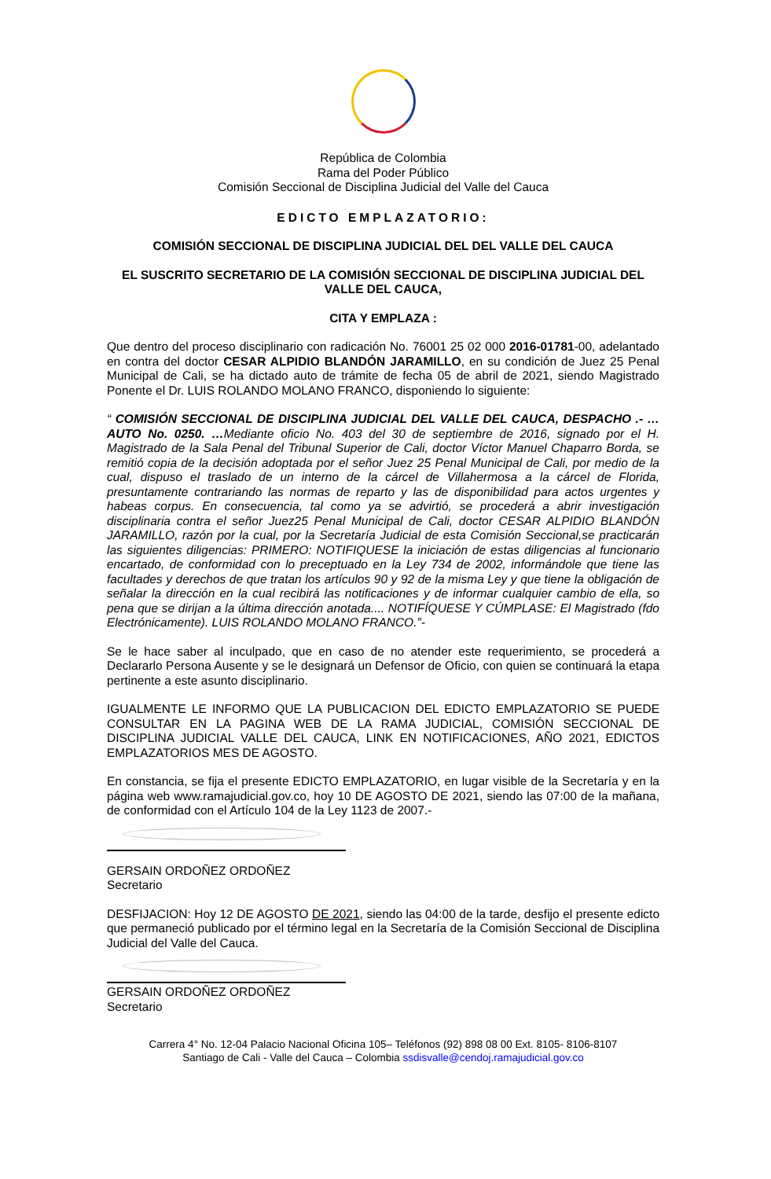República de Colombia
Rama del Poder Público
Comisión Seccional de Disciplina Judicial del Valle del Cauca
EDICTO EMPLAZATORIO:
COMISIÓN SECCIONAL DE DISCIPLINA JUDICIAL DEL DEL VALLE DEL CAUCA
EL SUSCRITO SECRETARIO DE LA COMISIÓN SECCIONAL DE DISCIPLINA JUDICIAL DEL VALLE DEL CAUCA,
CITA Y EMPLAZA :
Que dentro del proceso disciplinario con radicación No. 76001 25 02 000 2016-01781-00, adelantado en contra del doctor CESAR ALPIDIO BLANDÓN JARAMILLO, en su condición de Juez 25 Penal Municipal de Cali, se ha dictado auto de trámite de fecha 05 de abril de 2021, siendo Magistrado Ponente el Dr. LUIS ROLANDO MOLANO FRANCO, disponiendo lo siguiente:
“ COMISIÓN SECCIONAL DE DISCIPLINA JUDICIAL DEL VALLE DEL CAUCA, DESPACHO .- … AUTO No. 0250. …Mediante oficio No. 403 del 30 de septiembre de 2016, signado por el H. Magistrado de la Sala Penal del Tribunal Superior de Cali, doctor Víctor Manuel Chaparro Borda, se remitió copia de la decisión adoptada por el señor Juez 25 Penal Municipal de Cali, por medio de la cual, dispuso el traslado de un interno de la cárcel de Villahermosa a la cárcel de Florida, presuntamente contrariando las normas de reparto y las de disponibilidad para actos urgentes y habeas corpus. En consecuencia, tal como ya se advirtió, se procederá a abrir investigación disciplinaria contra el señor Juez25 Penal Municipal de Cali, doctor CESAR ALPIDIO BLANDÓN JARAMILLO, razón por la cual, por la Secretaría Judicial de esta Comisión Seccional,se practicarán las siguientes diligencias: PRIMERO: NOTIFIQUESE la iniciación de estas diligencias al funcionario encartado, de conformidad con lo preceptuado en la Ley 734 de 2002, informándole que tiene las facultades y derechos de que tratan los artículos 90 y 92 de la misma Ley y que tiene la obligación de señalar la dirección en la cual recibirá las notificaciones y de informar cualquier cambio de ella, so pena que se dirijan a la última dirección anotada.... NOTIFÍQUESE Y CÚMPLASE: El Magistrado (fdo Electrónicamente). LUIS ROLANDO MOLANO FRANCO.”-
Se le hace saber al inculpado, que en caso de no atender este requerimiento, se procederá a Declararlo Persona Ausente y se le designará un Defensor de Oficio, con quien se continuará la etapa pertinente a este asunto disciplinario.
IGUALMENTE LE INFORMO QUE LA PUBLICACION DEL EDICTO EMPLAZATORIO SE PUEDE CONSULTAR EN LA PAGINA WEB DE LA RAMA JUDICIAL, COMISIÓN SECCIONAL DE DISCIPLINA JUDICIAL VALLE DEL CAUCA, LINK EN NOTIFICACIONES, AÑO 2021, EDICTOS EMPLAZATORIOS MES DE AGOSTO.
En constancia, se fija el presente EDICTO EMPLAZATORIO, en lugar visible de la Secretaría y en la página web www.ramajudicial.gov.co, hoy 10 DE AGOSTO DE 2021, siendo las 07:00 de la mañana, de conformidad con el Artículo 104 de la Ley 1123 de 2007.-
GERSAIN ORDOÑEZ ORDOÑEZ
Secretario
DESFIJACION: Hoy 12 DE AGOSTO DE 2021, siendo las 04:00 de la tarde, desfijo el presente edicto que permaneció publicado por el término legal en la Secretaría de la Comisión Seccional de Disciplina Judicial del Valle del Cauca.
GERSAIN ORDOÑEZ ORDOÑEZ
Secretario
Carrera 4° No. 12-04 Palacio Nacional Oficina 105– Teléfonos (92) 898 08 00 Ext. 8105- 8106-8107
Santiago de Cali - Valle del Cauca – Colombia ssdisvalle@cendoj.ramajudicial.gov.co